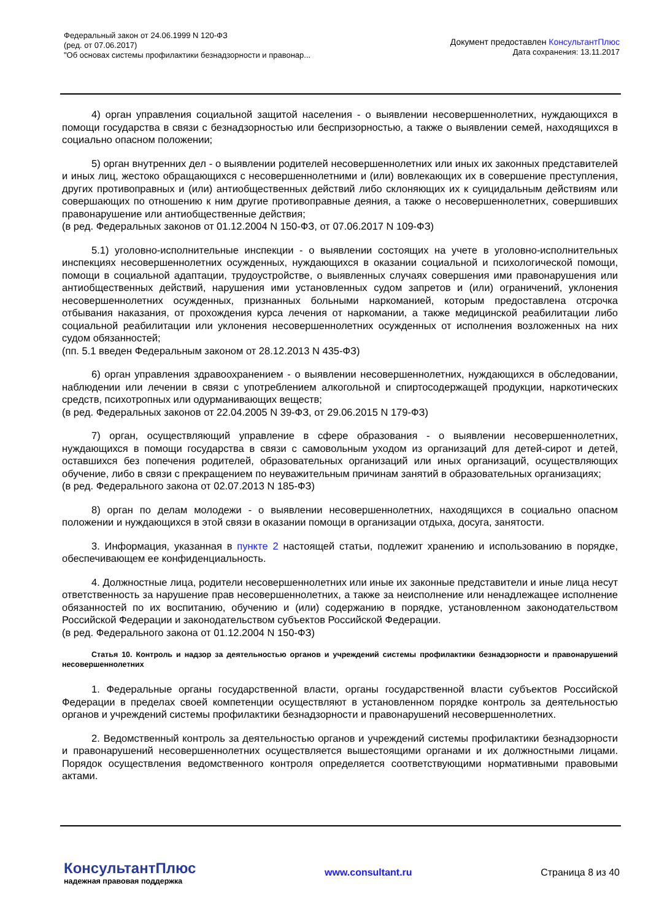Федеральный закон от 24.06.1999 N 120-ФЗ
(ред. от 07.06.2017)
"Об основах системы профилактики безнадзорности и правонар...
Документ предоставлен КонсультантПлюс
Дата сохранения: 13.11.2017
4) орган управления социальной защитой населения - о выявлении несовершеннолетних, нуждающихся в помощи государства в связи с безнадзорностью или беспризорностью, а также о выявлении семей, находящихся в социально опасном положении;
5) орган внутренних дел - о выявлении родителей несовершеннолетних или иных их законных представителей и иных лиц, жестоко обращающихся с несовершеннолетними и (или) вовлекающих их в совершение преступления, других противоправных и (или) антиобщественных действий либо склоняющих их к суицидальным действиям или совершающих по отношению к ним другие противоправные деяния, а также о несовершеннолетних, совершивших правонарушение или антиобщественные действия;
(в ред. Федеральных законов от 01.12.2004 N 150-ФЗ, от 07.06.2017 N 109-ФЗ)
5.1) уголовно-исполнительные инспекции - о выявлении состоящих на учете в уголовно-исполнительных инспекциях несовершеннолетних осужденных, нуждающихся в оказании социальной и психологической помощи, помощи в социальной адаптации, трудоустройстве, о выявленных случаях совершения ими правонарушения или антиобщественных действий, нарушения ими установленных судом запретов и (или) ограничений, уклонения несовершеннолетних осужденных, признанных больными наркоманией, которым предоставлена отсрочка отбывания наказания, от прохождения курса лечения от наркомании, а также медицинской реабилитации либо социальной реабилитации или уклонения несовершеннолетних осужденных от исполнения возложенных на них судом обязанностей;
(пп. 5.1 введен Федеральным законом от 28.12.2013 N 435-ФЗ)
6) орган управления здравоохранением - о выявлении несовершеннолетних, нуждающихся в обследовании, наблюдении или лечении в связи с употреблением алкогольной и спиртосодержащей продукции, наркотических средств, психотропных или одурманивающих веществ;
(в ред. Федеральных законов от 22.04.2005 N 39-ФЗ, от 29.06.2015 N 179-ФЗ)
7) орган, осуществляющий управление в сфере образования - о выявлении несовершеннолетних, нуждающихся в помощи государства в связи с самовольным уходом из организаций для детей-сирот и детей, оставшихся без попечения родителей, образовательных организаций или иных организаций, осуществляющих обучение, либо в связи с прекращением по неуважительным причинам занятий в образовательных организациях;
(в ред. Федерального закона от 02.07.2013 N 185-ФЗ)
8) орган по делам молодежи - о выявлении несовершеннолетних, находящихся в социально опасном положении и нуждающихся в этой связи в оказании помощи в организации отдыха, досуга, занятости.
3. Информация, указанная в пункте 2 настоящей статьи, подлежит хранению и использованию в порядке, обеспечивающем ее конфиденциальность.
4. Должностные лица, родители несовершеннолетних или иные их законные представители и иные лица несут ответственность за нарушение прав несовершеннолетних, а также за неисполнение или ненадлежащее исполнение обязанностей по их воспитанию, обучению и (или) содержанию в порядке, установленном законодательством Российской Федерации и законодательством субъектов Российской Федерации.
(в ред. Федерального закона от 01.12.2004 N 150-ФЗ)
Статья 10. Контроль и надзор за деятельностью органов и учреждений системы профилактики безнадзорности и правонарушений несовершеннолетних
1. Федеральные органы государственной власти, органы государственной власти субъектов Российской Федерации в пределах своей компетенции осуществляют в установленном порядке контроль за деятельностью органов и учреждений системы профилактики безнадзорности и правонарушений несовершеннолетних.
2. Ведомственный контроль за деятельностью органов и учреждений системы профилактики безнадзорности и правонарушений несовершеннолетних осуществляется вышестоящими органами и их должностными лицами. Порядок осуществления ведомственного контроля определяется соответствующими нормативными правовыми актами.
КонсультантПлюс
надежная правовая поддержка
www.consultant.ru Страница 8 из 40